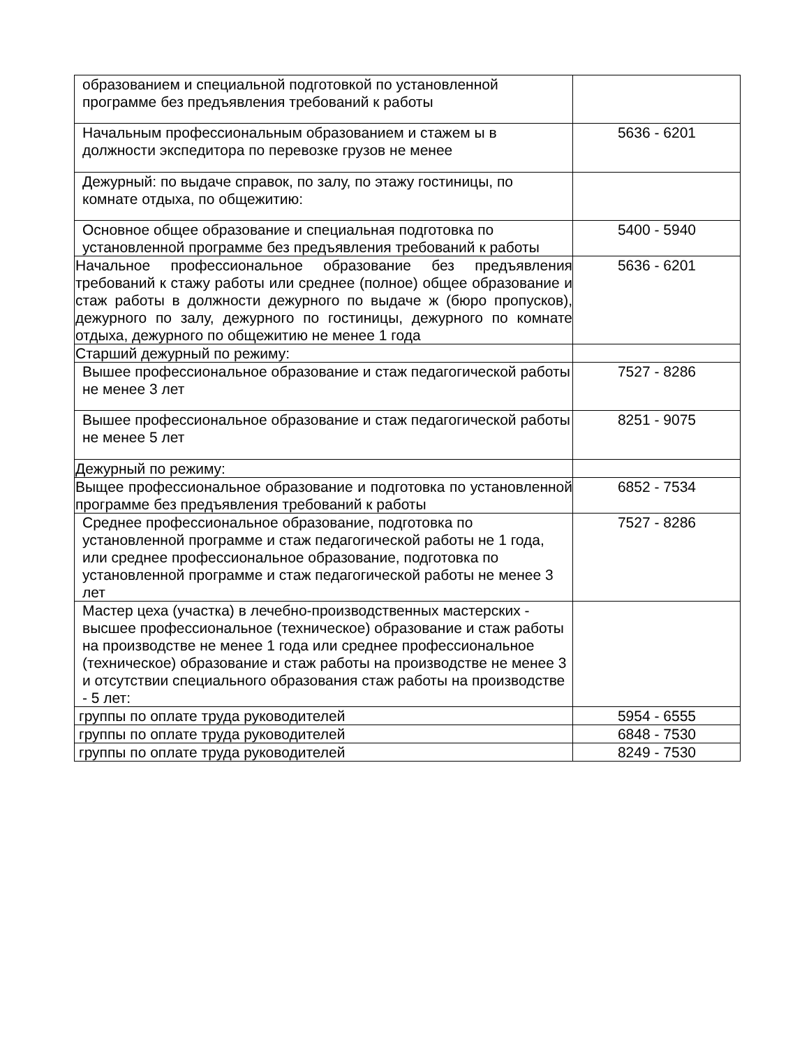| образованием и специальной подготовкой по установленной программе без предъявления требований к работы | |
| Начальным профессиональным образованием и стажем ы в должности экспедитора по перевозке грузов не менее | 5636 - 6201 |
| Дежурный: по выдаче справок, по залу, по этажу гостиницы, по комнате отдыха, по общежитию: | |
| Основное общее образование и специальная подготовка по установленной программе без предъявления требований к работы | 5400 - 5940 |
| Начальное профессиональное образование без предъявления требований к стажу работы или среднее (полное) общее образование и стаж работы в должности дежурного по выдаче ж (бюро пропусков), дежурного по залу, дежурного по гостиницы, дежурного по комнате отдыха, дежурного по общежитию не менее 1 года | 5636 - 6201 |
| Старший дежурный по режиму: | |
| Вышее профессиональное образование и стаж педагогической работы не менее 3 лет | 7527 - 8286 |
| Вышее профессиональное образование и стаж педагогической работы не менее 5 лет | 8251 - 9075 |
| Дежурный по режиму: | |
| Выщее профессиональное образование и подготовка по установленной программе без предъявления требований к работы | 6852 - 7534 |
| Среднее профессиональное образование, подготовка по установленной программе и стаж педагогической работы не 1 года, или среднее профессиональное образование, подготовка по установленной программе и стаж педагогической работы не менее 3 лет | 7527 - 8286 |
| Мастер цеха (участка) в лечебно-производственных мастерских - высшее профессиональное (техническое) образование и стаж работы на производстве не менее 1 года или среднее профессиональное (техническое) образование и стаж работы на производстве не менее 3 и отсутствии специального образования стаж работы на производстве - 5 лет: | |
| группы по оплате труда руководителей | 5954 - 6555 |
| группы по оплате труда руководителей | 6848 - 7530 |
| группы по оплате труда руководителей | 8249 - 7530 |